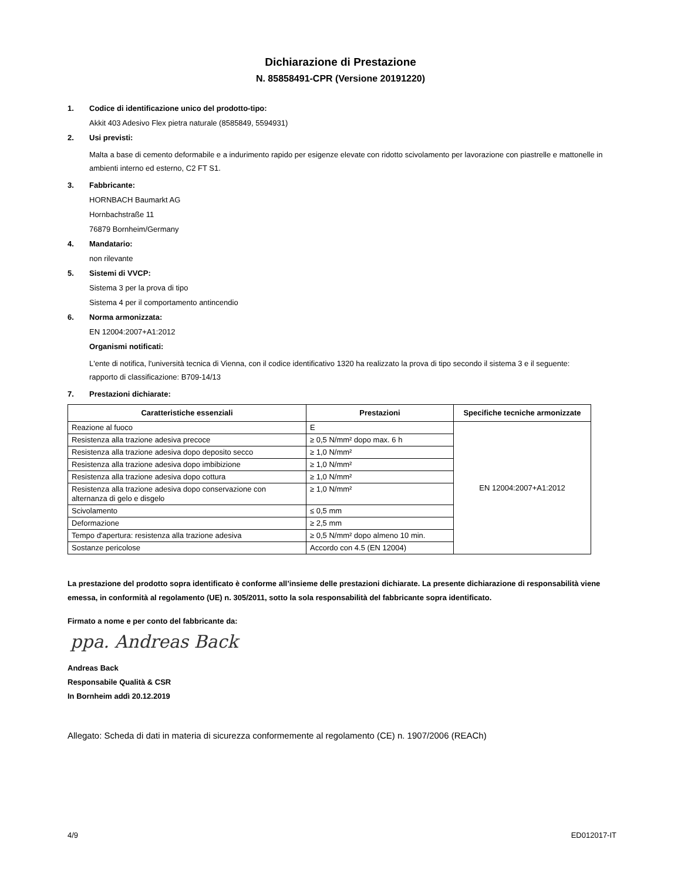Dichiarazione di Prestazione
N. 85858491-CPR (Versione 20191220)
1. Codice di identificazione unico del prodotto-tipo:
Akkit 403 Adesivo Flex pietra naturale (8585849, 5594931)
2. Usi previsti:
Malta a base di cemento deformabile e a indurimento rapido per esigenze elevate con ridotto scivolamento per lavorazione con piastrelle e mattonelle in ambienti interno ed esterno, C2 FT S1.
3. Fabbricante:
HORNBACH Baumarkt AG
Hornbachstraße 11
76879 Bornheim/Germany
4. Mandatario:
non rilevante
5. Sistemi di VVCP:
Sistema 3 per la prova di tipo
Sistema 4 per il comportamento antincendio
6. Norma armonizzata:
EN 12004:2007+A1:2012
Organismi notificati:
L'ente di notifica, l'università tecnica di Vienna, con il codice identificativo 1320 ha realizzato la prova di tipo secondo il sistema 3 e il seguente:
rapporto di classificazione: B709-14/13
7. Prestazioni dichiarate:
| Caratteristiche essenziali | Prestazioni | Specifiche tecniche armonizzate |
| --- | --- | --- |
| Reazione al fuoco | E | EN 12004:2007+A1:2012 |
| Resistenza alla trazione adesiva precoce | ≥ 0,5 N/mm² dopo max. 6 h | |
| Resistenza alla trazione adesiva dopo deposito secco | ≥ 1,0 N/mm² | |
| Resistenza alla trazione adesiva dopo imbibizione | ≥ 1,0 N/mm² | |
| Resistenza alla trazione adesiva dopo cottura | ≥ 1,0 N/mm² | |
| Resistenza alla trazione adesiva dopo conservazione con alternanza di gelo e disgelo | ≥ 1,0 N/mm² | |
| Scivolamento | ≤ 0,5 mm | |
| Deformazione | ≥ 2,5 mm | |
| Tempo d'apertura: resistenza alla trazione adesiva | ≥ 0,5 N/mm² dopo almeno 10 min. | |
| Sostanze pericolose | Accordo con 4.5 (EN 12004) | |
La prestazione del prodotto sopra identificato è conforme all’insieme delle prestazioni dichiarate. La presente dichiarazione di responsabilità viene emessa, in conformità al regolamento (UE) n. 305/2011, sotto la sola responsabilità del fabbricante sopra identificato.
Firmato a nome e per conto del fabbricante da:
ppa. Andreas Back
Andreas Back
Responsabile Qualità & CSR
In Bornheim addì 20.12.2019
Allegato: Scheda di dati in materia di sicurezza conformemente al regolamento (CE) n. 1907/2006 (REACh)
4/9 ED012017-IT